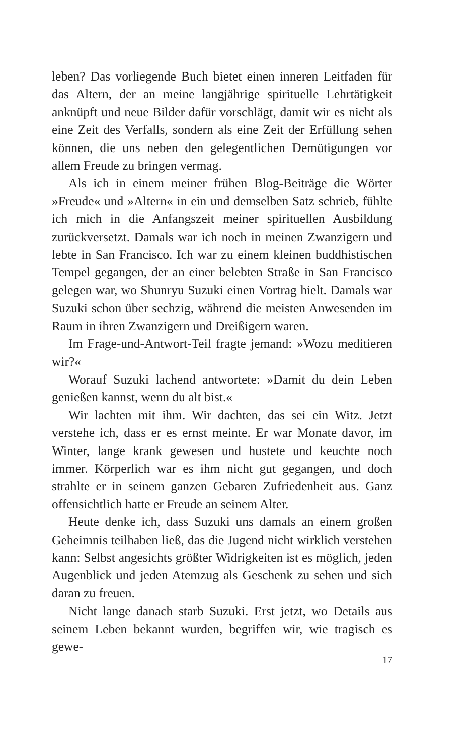leben? Das vorliegende Buch bietet einen inneren Leitfaden für das Altern, der an meine langjährige spirituelle Lehrtätigkeit anknüpft und neue Bilder dafür vorschlägt, damit wir es nicht als eine Zeit des Verfalls, sondern als eine Zeit der Erfüllung sehen können, die uns neben den gelegentlichen Demütigungen vor allem Freude zu bringen vermag.
Als ich in einem meiner frühen Blog-Beiträge die Wörter »Freude« und »Altern« in ein und demselben Satz schrieb, fühlte ich mich in die Anfangszeit meiner spirituellen Ausbildung zurückversetzt. Damals war ich noch in meinen Zwanzigern und lebte in San Francisco. Ich war zu einem kleinen buddhistischen Tempel gegangen, der an einer belebten Straße in San Francisco gelegen war, wo Shunryu Suzuki einen Vortrag hielt. Damals war Suzuki schon über sechzig, während die meisten Anwesenden im Raum in ihren Zwanzigern und Dreißigern waren.
Im Frage-und-Antwort-Teil fragte jemand: »Wozu meditieren wir?«
Worauf Suzuki lachend antwortete: »Damit du dein Leben genießen kannst, wenn du alt bist.«
Wir lachten mit ihm. Wir dachten, das sei ein Witz. Jetzt verstehe ich, dass er es ernst meinte. Er war Monate davor, im Winter, lange krank gewesen und hustete und keuchte noch immer. Körperlich war es ihm nicht gut gegangen, und doch strahlte er in seinem ganzen Gebaren Zufriedenheit aus. Ganz offensichtlich hatte er Freude an seinem Alter.
Heute denke ich, dass Suzuki uns damals an einem großen Geheimnis teilhaben ließ, das die Jugend nicht wirklich verstehen kann: Selbst angesichts größter Widrigkeiten ist es möglich, jeden Augenblick und jeden Atemzug als Geschenk zu sehen und sich daran zu freuen.
Nicht lange danach starb Suzuki. Erst jetzt, wo Details aus seinem Leben bekannt wurden, begriffen wir, wie tragisch es gewe-
17